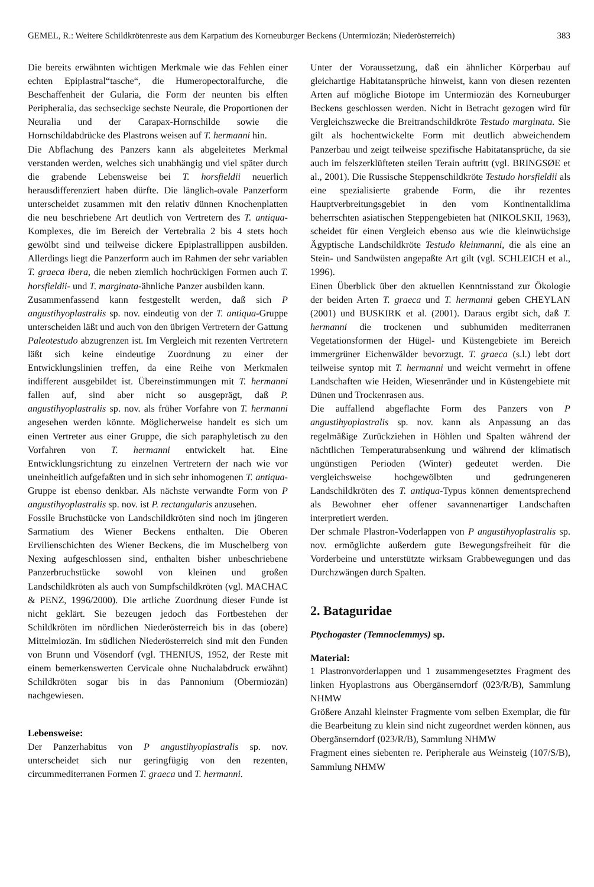GEMEL, R.: Weitere Schildkrötenreste aus dem Karpatium des Korneuburger Beckens (Untermiozän; Niederösterreich) 383
Die bereits erwähnten wichtigen Merkmale wie das Fehlen einer echten Epiplastral“tasche“, die Humeropectoralfurche, die Beschaffenheit der Gularia, die Form der neunten bis elften Peripheralia, das sechseckige sechste Neurale, die Proportionen der Neuralia und der Carapax-Hornschilde sowie die Hornschildabdrücke des Plastrons weisen auf T. hermanni hin.
Die Abflachung des Panzers kann als abgeleitetes Merkmal verstanden werden, welches sich unabhängig und viel später durch die grabende Lebensweise bei T. horsfieldii neuerlich herausdifferenziert haben dürfte. Die länglich-ovale Panzerform unterscheidet zusammen mit den relativ dünnen Knochenplatten die neu beschriebene Art deutlich von Vertretern des T. antiqua-Komplexes, die im Bereich der Vertebralia 2 bis 4 stets hoch gewölbt sind und teilweise dickere Epiplastrallippen ausbilden. Allerdings liegt die Panzerform auch im Rahmen der sehr variablen T. graeca ibera, die neben ziemlich hochrückigen Formen auch T. horsfieldii- und T. marginata-ähnliche Panzer ausbilden kann.
Zusammenfassend kann festgestellt werden, daß sich P angustihyoplastralis sp. nov. eindeutig von der T. antiqua-Gruppe unterscheiden läßt und auch von den übrigen Vertretern der Gattung Paleotestudo abzugrenzen ist. Im Vergleich mit rezenten Vertretern läßt sich keine eindeutige Zuordnung zu einer der Entwicklungslinien treffen, da eine Reihe von Merkmalen indifferent ausgebildet ist. Übereinstimmungen mit T. hermanni fallen auf, sind aber nicht so ausgeprägt, daß P. angustihyoplastralis sp. nov. als früher Vorfahre von T. hermanni angesehen werden könnte. Möglicherweise handelt es sich um einen Vertreter aus einer Gruppe, die sich paraphyletisch zu den Vorfahren von T. hermanni entwickelt hat. Eine Entwicklungsrichtung zu einzelnen Vertretern der nach wie vor uneinheitlich aufgefaßten und in sich sehr inhomogenen T. antiqua-Gruppe ist ebenso denkbar. Als nächste verwandte Form von P angustihyoplastralis sp. nov. ist P. rectangularis anzusehen.
Fossile Bruchstücke von Landschildkröten sind noch im jüngeren Sarmatium des Wiener Beckens enthalten. Die Oberen Ervilienschichten des Wiener Beckens, die im Muschelberg von Nexing aufgeschlossen sind, enthalten bisher unbeschriebene Panzerbruchstücke sowohl von kleinen und großen Landschildkröten als auch von Sumpfschildkröten (vgl. MACHAC & PENZ, 1996/2000). Die artliche Zuordnung dieser Funde ist nicht geklärt. Sie bezeugen jedoch das Fortbestehen der Schildkröten im nördlichen Niederösterreich bis in das (obere) Mittelmiozän. Im südlichen Niederösterreich sind mit den Funden von Brunn und Vösendorf (vgl. THENIUS, 1952, der Reste mit einem bemerkenswerten Cervicale ohne Nuchalabdruck erwähnt) Schildkröten sogar bis in das Pannonium (Obermiozän) nachgewiesen.
Lebensweise:
Der Panzerhabitus von P angustihyoplastralis sp. nov. unterscheidet sich nur geringfügig von den rezenten, circummediterranen Formen T. graeca und T. hermanni.
Unter der Voraussetzung, daß ein ähnlicher Körperbau auf gleichartige Habitatansprüche hinweist, kann von diesen rezenten Arten auf mögliche Biotope im Untermiozän des Korneuburger Beckens geschlossen werden. Nicht in Betracht gezogen wird für Vergleichszwecke die Breitrandschildkröte Testudo marginata. Sie gilt als hochentwickelte Form mit deutlich abweichendem Panzerbau und zeigt teilweise spezifische Habitatansprüche, da sie auch im felszerklüfteten steilen Terain auftritt (vgl. BRINGSØE et al., 2001). Die Russische Steppenschildkröte Testudo horsfieldii als eine spezialisierte grabende Form, die ihr rezentes Hauptverbreitungsgebiet in den vom Kontinentalklima beherrschten asiatischen Steppengebieten hat (NIKOLSKII, 1963), scheidet für einen Vergleich ebenso aus wie die kleinwüchsige Ägyptische Landschildkröte Testudo kleinmanni, die als eine an Stein- und Sandwüsten angepaßte Art gilt (vgl. SCHLEICH et al., 1996).
Einen Überblick über den aktuellen Kenntnisstand zur Ökologie der beiden Arten T. graeca und T. hermanni geben CHEYLAN (2001) und BUSKIRK et al. (2001). Daraus ergibt sich, daß T. hermanni die trockenen und subhumiden mediterranen Vegetationsformen der Hügel- und Küstengebiete im Bereich immergrüner Eichenwälder bevorzugt. T. graeca (s.l.) lebt dort teilweise syntop mit T. hermanni und weicht vermehrt in offene Landschaften wie Heiden, Wiesenränder und in Küstengebiete mit Dünen und Trockenrasen aus.
Die auffallend abgeflachte Form des Panzers von P angustihyoplastralis sp. nov. kann als Anpassung an das regelmäßige Zurückziehen in Höhlen und Spalten während der nächtlichen Temperaturabsenkung und während der klimatisch ungünstigen Perioden (Winter) gedeutet werden. Die vergleichsweise hochgewölbten und gedrungeneren Landschildkröten des T. antiqua-Typus können dementsprechend als Bewohner eher offener savannenartiger Landschaften interpretiert werden.
Der schmale Plastron-Voderlappen von P angustihyoplastralis sp. nov. ermöglichte außerdem gute Bewegungsfreiheit für die Vorderbeine und unterstützte wirksam Grabbewegungen und das Durchzwängen durch Spalten.
2. Bataguridae
Ptychogaster (Temnoclemmys) sp.
Material:
1 Plastronvorderlappen und 1 zusammengesetztes Fragment des linken Hyoplastrons aus Obergänserndorf (023/R/B), Sammlung NHMW
Größere Anzahl kleinster Fragmente vom selben Exemplar, die für die Bearbeitung zu klein sind nicht zugeordnet werden können, aus Obergänserndorf (023/R/B), Sammlung NHMW
Fragment eines siebenten re. Peripherale aus Weinsteig (107/S/B), Sammlung NHMW